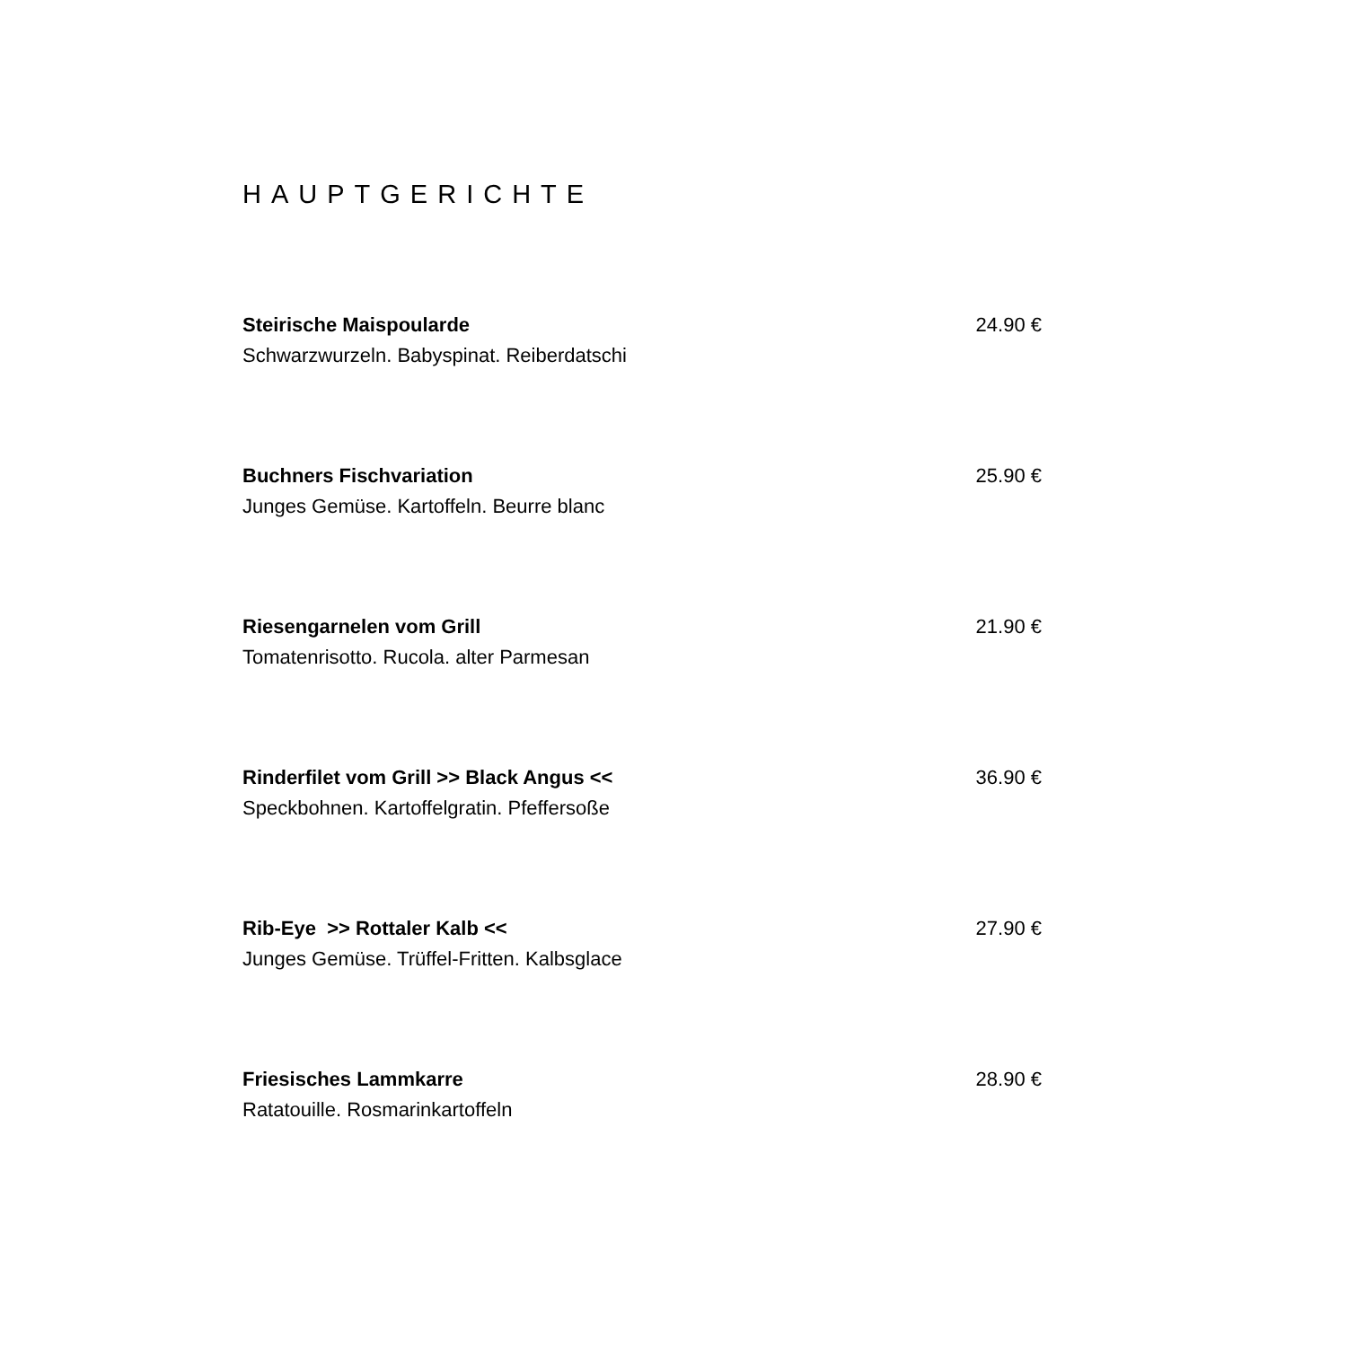HAUPTGERICHTE
Steirische Maispoularde 24.90 €
Schwarzwurzeln. Babyspinat. Reiberdatschi
Buchners Fischvariation 25.90 €
Junges Gemüse. Kartoffeln. Beurre blanc
Riesengarnelen vom Grill 21.90 €
Tomatenrisotto. Rucola. alter Parmesan
Rinderfilet vom Grill >> Black Angus << 36.90 €
Speckbohnen. Kartoffelgratin. Pfeffersoße
Rib-Eye >> Rottaler Kalb << 27.90 €
Junges Gemüse. Trüffel-Fritten. Kalbsglace
Friesisches Lammkarre 28.90 €
Ratatouille. Rosmarinkartoffeln